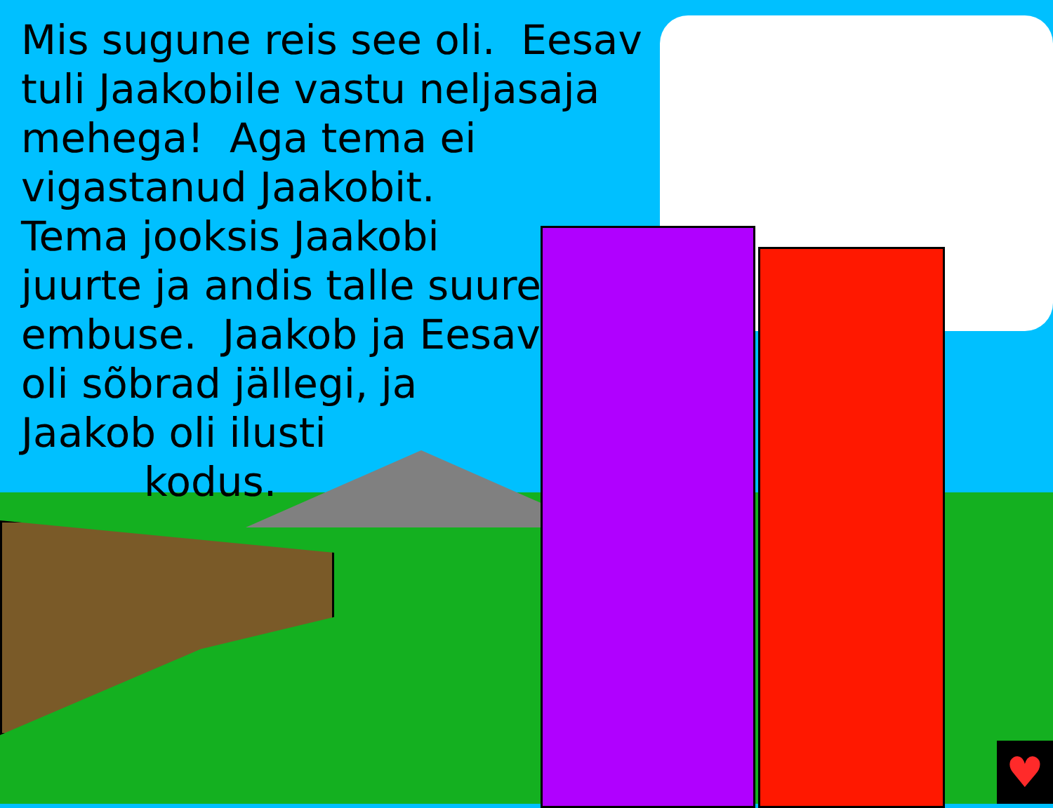♥
Mis sugune reis see oli. Eesav
tuli Jaakobile vastu neljasaja
mehega! Aga tema ei
vigastanud Jaakobit.
Tema jooksis Jaakobi
juurte ja andis talle suure
embuse. Jaakob ja Eesav
oli sõbrad jällegi, ja
Jaakob oli ilusti
kodus.